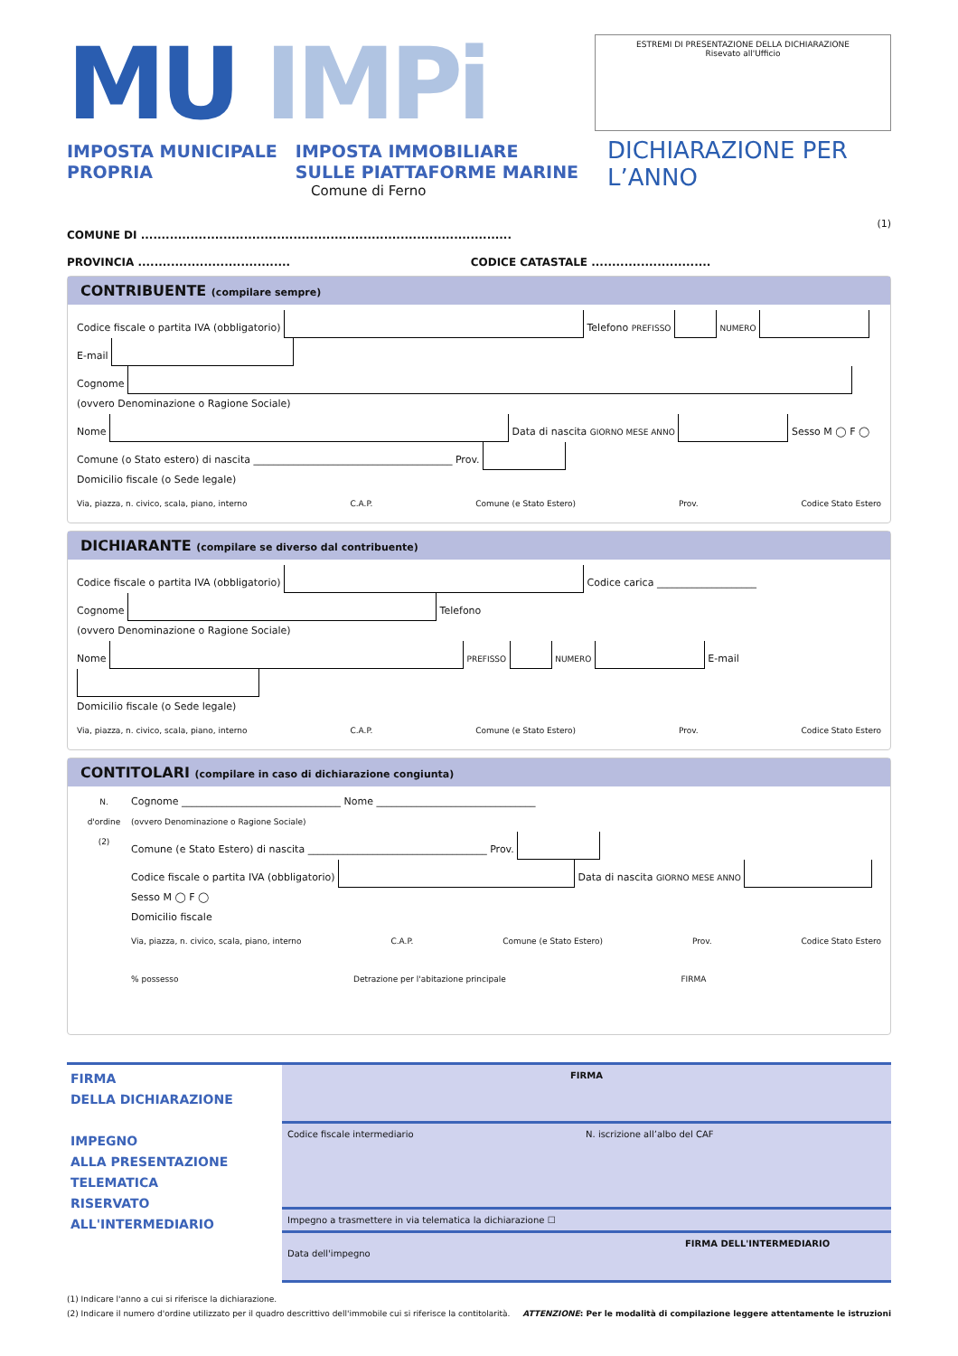MU IMPi
IMPOSTA MUNICIPALE
PROPRIA
IMPOSTA IMMOBILIARE
SULLE PIATTAFORME MARINE
Comune di Ferno
ESTREMI DI PRESENTAZIONE DELLA DICHIARAZIONE
Risevato all'Ufficio
DICHIARAZIONE PER L’ANNO
(1)
COMUNE DI ..........................................................................................
PROVINCIA ..................................... CODICE CATASTALE .............................
CONTRIBUENTE (compilare sempre)
Codice fiscale o partita IVA (obbligatorio) Telefono PREFISSO NUMERO E-mail
Cognome
(ovvero Denominazione o Ragione Sociale)
Nome Data di nascita GIORNO MESE ANNO Sesso M ◯ F ◯
Comune (o Stato estero) di nascita ________________________________________ Prov.
Domicilio fiscale (o Sede legale)
Via, piazza, n. civico, scala, piano, interno C.A.P. Comune (e Stato Estero) Prov. Codice Stato Estero
DICHIARANTE (compilare se diverso dal contribuente)
Codice fiscale o partita IVA (obbligatorio) Codice carica ____________________
Cognome Telefono
(ovvero Denominazione o Ragione Sociale)
Nome PREFISSO NUMERO E-mail
Domicilio fiscale (o Sede legale)
Via, piazza, n. civico, scala, piano, interno C.A.P. Comune (e Stato Estero) Prov. Codice Stato Estero
CONTITOLARI (compilare in caso di dichiarazione congiunta)
N.
d'ordine
(2)
Cognome ________________________________ Nome ________________________________
(ovvero Denominazione o Ragione Sociale)
Comune (e Stato Estero) di nascita ____________________________________ Prov.
Codice fiscale o partita IVA (obbligatorio) Data di nascita GIORNO MESE ANNO Sesso M ◯ F ◯
Domicilio fiscale
Via, piazza, n. civico, scala, piano, interno C.A.P. Comune (e Stato Estero) Prov. Codice Stato Estero
% possesso Detrazione per l'abitazione principale FIRMA
FIRMA
DELLA DICHIARAZIONE
IMPEGNO
ALLA PRESENTAZIONE
TELEMATICA
RISERVATO
ALL'INTERMEDIARIO
FIRMA
Codice fiscale intermediario N. iscrizione all’albo del CAF
Impegno a trasmettere in via telematica la dichiarazione ☐
FIRMA DELL'INTERMEDIARIO
Data dell'impegno
(1) Indicare l'anno a cui si riferisce la dichiarazione.
(2) Indicare il numero d'ordine utilizzato per il quadro descrittivo dell'immobile cui si riferisce la contitolarità. ATTENZIONE: Per le modalità di compilazione leggere attentamente le istruzioni